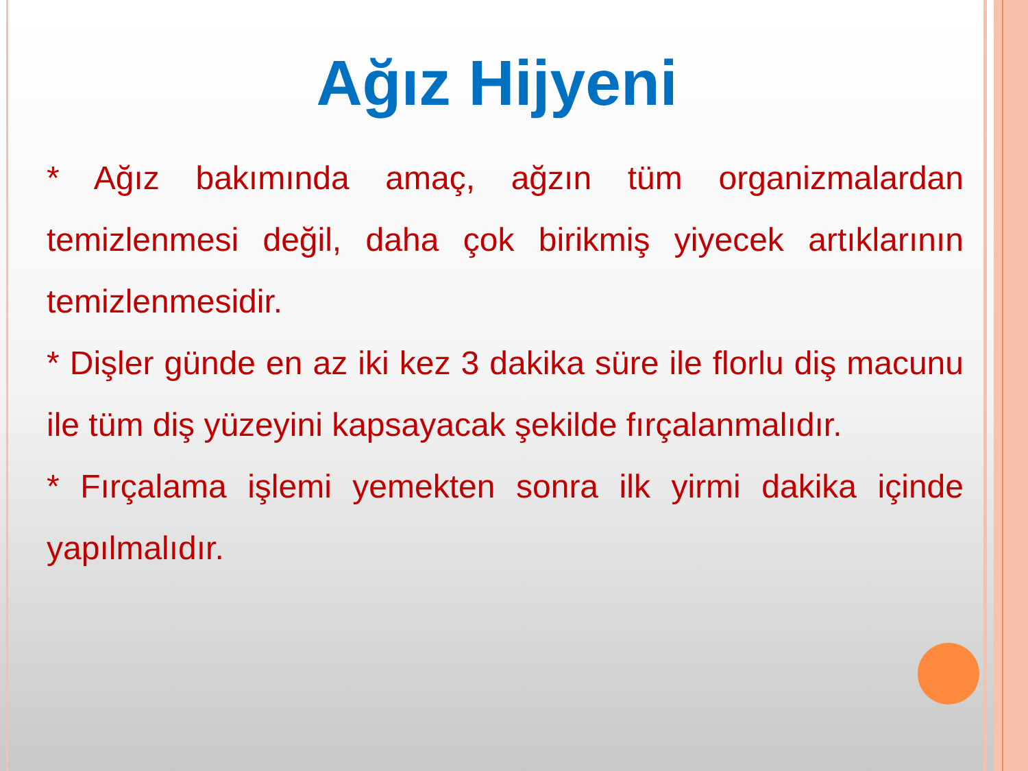Ağız Hijyeni
* Ağız bakımında amaç, ağzın tüm organizmalardan temizlenmesi değil, daha çok birikmiş yiyecek artıklarının temizlenmesidir.
* Dişler günde en az iki kez 3 dakika süre ile florlu diş macunu ile tüm diş yüzeyini kapsayacak şekilde fırçalanmalıdır.
* Fırçalama işlemi yemekten sonra ilk yirmi dakika içinde yapılmalıdır.